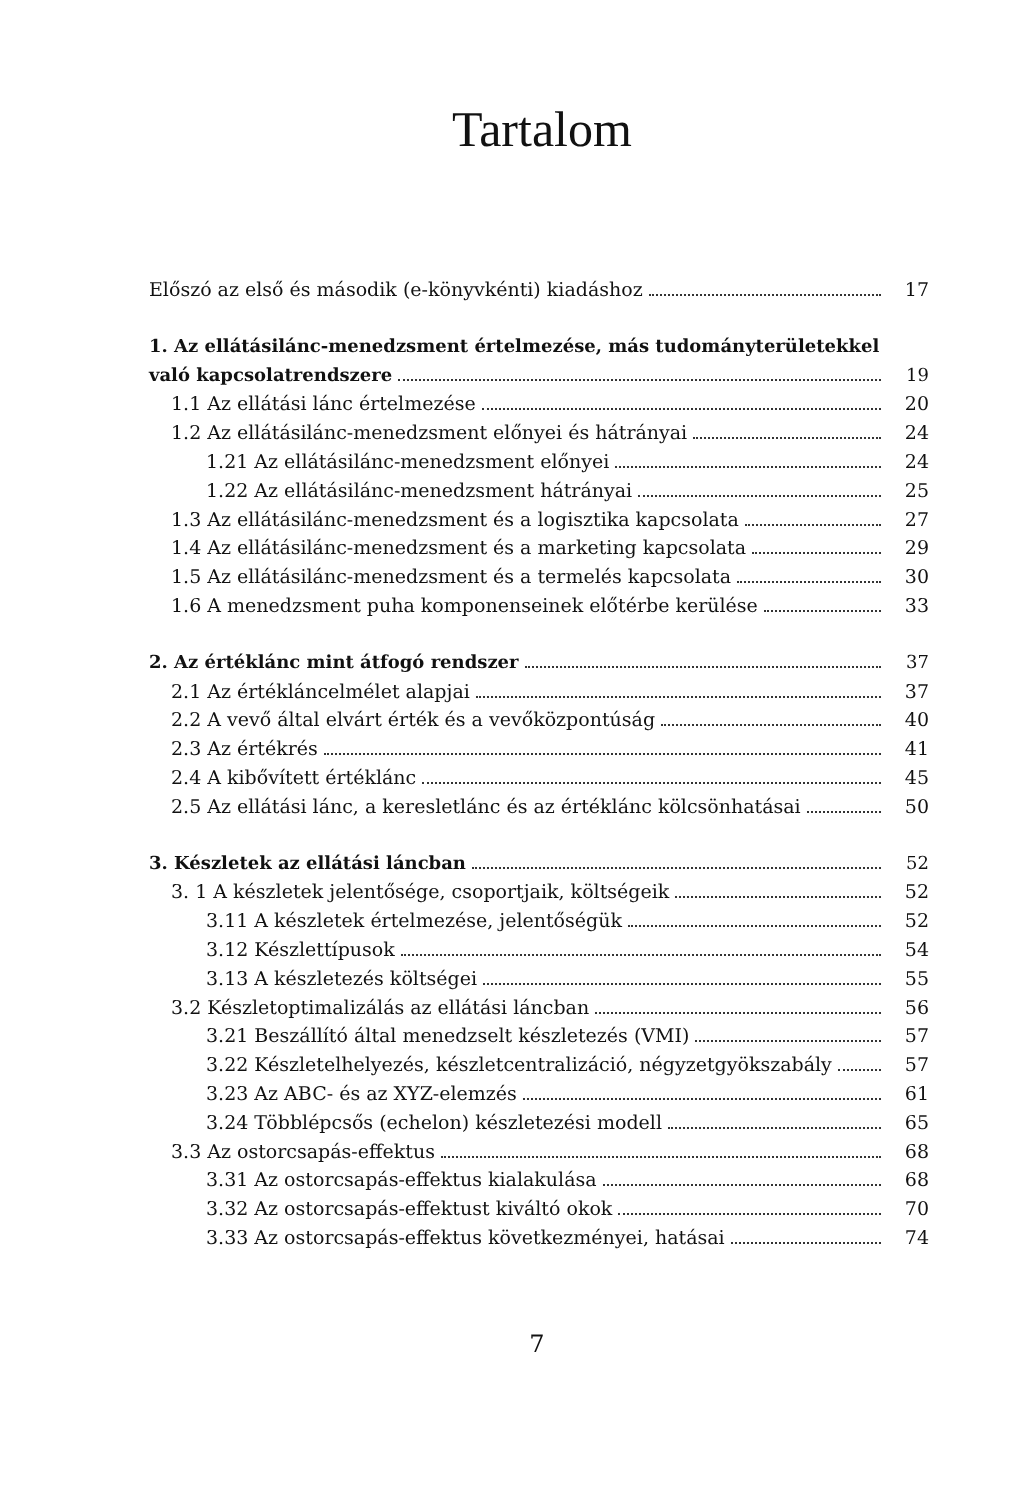Tartalom
Előszó az első és második (e-könyvkénti) kiadáshoz 17
1. Az ellátásilánc-menedzsment értelmezése, más tudományterületekkel
való kapcsolatrendszere 19
1.1 Az ellátási lánc értelmezése 20
1.2 Az ellátásilánc-menedzsment előnyei és hátrányai 24
1.21 Az ellátásilánc-menedzsment előnyei 24
1.22 Az ellátásilánc-menedzsment hátrányai 25
1.3 Az ellátásilánc-menedzsment és a logisztika kapcsolata 27
1.4 Az ellátásilánc-menedzsment és a marketing kapcsolata 29
1.5 Az ellátásilánc-menedzsment és a termelés kapcsolata 30
1.6 A menedzsment puha komponenseinek előtérbe kerülése 33
2. Az értéklánc mint átfogó rendszer 37
2.1 Az értékláncelmélet alapjai 37
2.2 A vevő által elvárt érték és a vevőközpontúság 40
2.3 Az értékrés 41
2.4 A kibővített értéklánc 45
2.5 Az ellátási lánc, a keresletlánc és az értéklánc kölcsönhatásai 50
3. Készletek az ellátási láncban 52
3. 1 A készletek jelentősége, csoportjaik, költségeik 52
3.11 A készletek értelmezése, jelentőségük 52
3.12 Készlettípusok 54
3.13 A készletezés költségei 55
3.2 Készletoptimalizálás az ellátási láncban 56
3.21 Beszállító által menedzselt készletezés (VMI) 57
3.22 Készletelhelyezés, készletcentralizáció, négyzetgyökszabály 57
3.23 Az ABC- és az XYZ-elemzés 61
3.24 Többlépcsős (echelon) készletezési modell 65
3.3 Az ostorcsapás-effektus 68
3.31 Az ostorcsapás-effektus kialakulása 68
3.32 Az ostorcsapás-effektust kiváltó okok 70
3.33 Az ostorcsapás-effektus következményei, hatásai 74
7